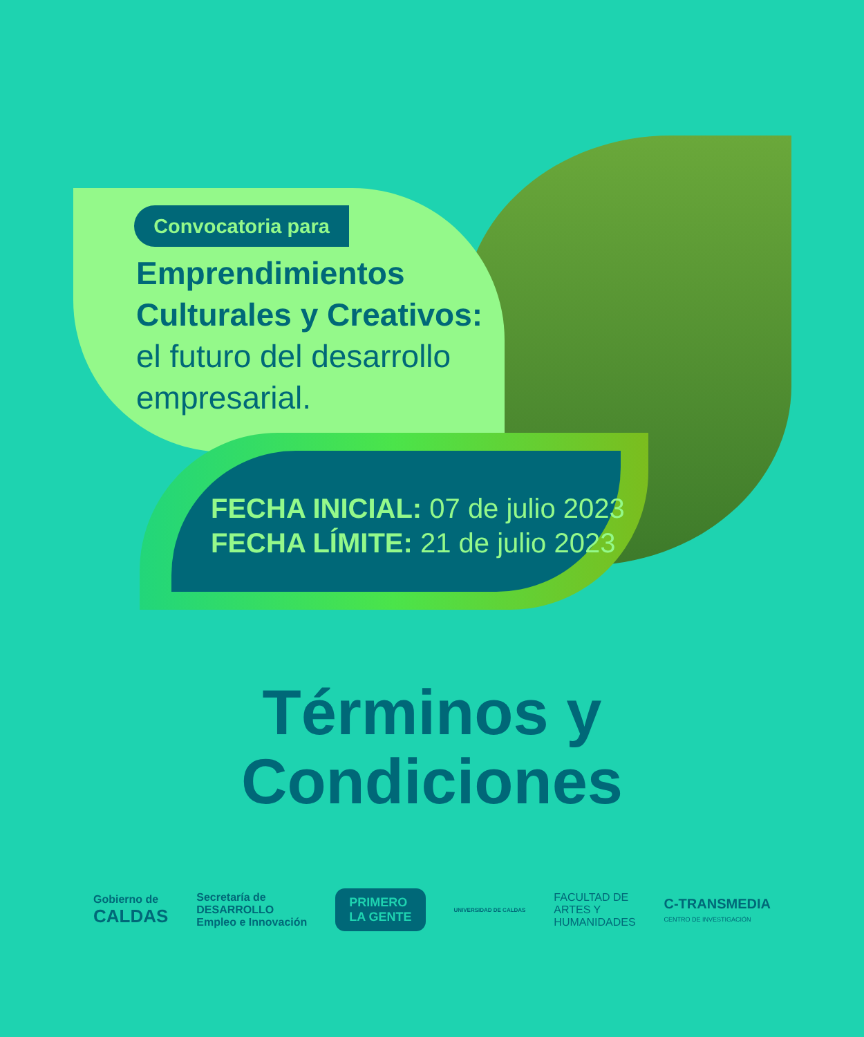Convocatoria para
Emprendimientos Culturales y Creativos: el futuro del desarrollo empresarial.
FECHA INICIAL: 07 de julio 2023
FECHA LÍMITE: 21 de julio 2023
Términos y
Condiciones
Gobierno de
CALDAS
Secretaría de
DESARROLLO
Empleo e Innovación
PRIMERO
LA GENTE
UNIVERSIDAD DE CALDAS
FACULTAD DE
ARTES Y
HUMANIDADES
C-TRANSMEDIA
CENTRO DE INVESTIGACIÓN